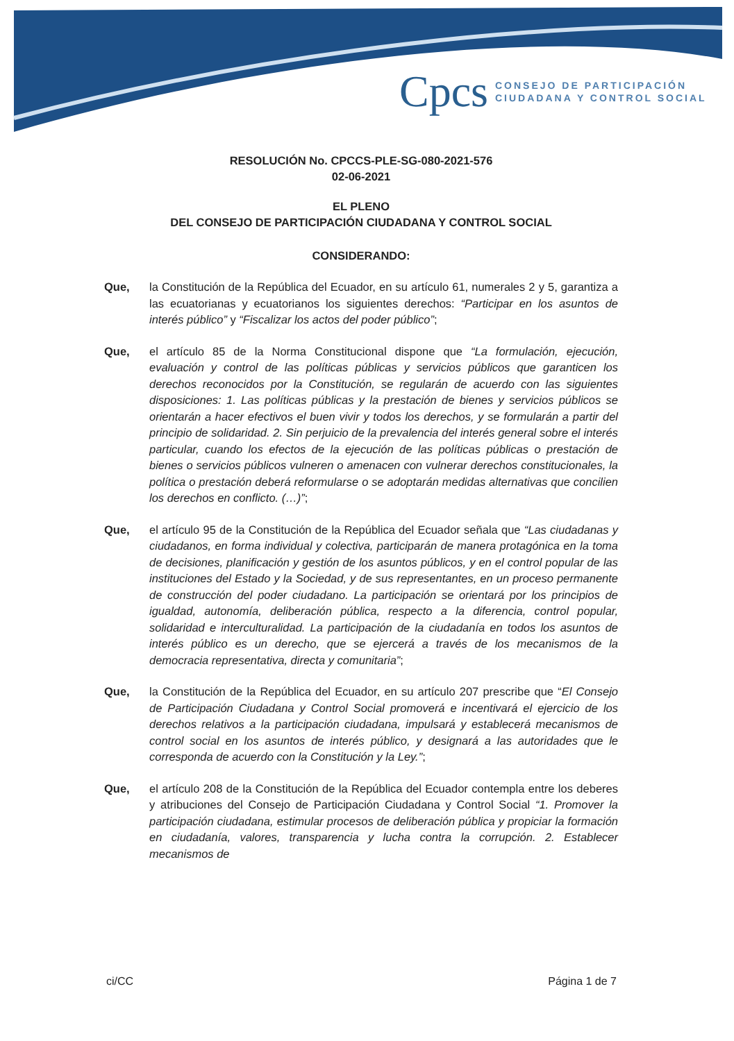Cpcs CONSEJO DE PARTICIPACIÓN
CIUDADANA Y CONTROL SOCIAL
RESOLUCIÓN No. CPCCS-PLE-SG-080-2021-576
02-06-2021
EL PLENO
DEL CONSEJO DE PARTICIPACIÓN CIUDADANA Y CONTROL SOCIAL
CONSIDERANDO:
Que, la Constitución de la República del Ecuador, en su artículo 61, numerales 2 y 5, garantiza a las ecuatorianas y ecuatorianos los siguientes derechos: “Participar en los asuntos de interés público” y “Fiscalizar los actos del poder público”;
Que, el artículo 85 de la Norma Constitucional dispone que “La formulación, ejecución, evaluación y control de las políticas públicas y servicios públicos que garanticen los derechos reconocidos por la Constitución, se regularán de acuerdo con las siguientes disposiciones: 1. Las políticas públicas y la prestación de bienes y servicios públicos se orientarán a hacer efectivos el buen vivir y todos los derechos, y se formularán a partir del principio de solidaridad. 2. Sin perjuicio de la prevalencia del interés general sobre el interés particular, cuando los efectos de la ejecución de las políticas públicas o prestación de bienes o servicios públicos vulneren o amenacen con vulnerar derechos constitucionales, la política o prestación deberá reformularse o se adoptarán medidas alternativas que concilien los derechos en conflicto. (…)”;
Que, el artículo 95 de la Constitución de la República del Ecuador señala que “Las ciudadanas y ciudadanos, en forma individual y colectiva, participarán de manera protagónica en la toma de decisiones, planificación y gestión de los asuntos públicos, y en el control popular de las instituciones del Estado y la Sociedad, y de sus representantes, en un proceso permanente de construcción del poder ciudadano. La participación se orientará por los principios de igualdad, autonomía, deliberación pública, respecto a la diferencia, control popular, solidaridad e interculturalidad. La participación de la ciudadanía en todos los asuntos de interés público es un derecho, que se ejercerá a través de los mecanismos de la democracia representativa, directa y comunitaria”;
Que, la Constitución de la República del Ecuador, en su artículo 207 prescribe que “El Consejo de Participación Ciudadana y Control Social promoverá e incentivará el ejercicio de los derechos relativos a la participación ciudadana, impulsará y establecerá mecanismos de control social en los asuntos de interés público, y designará a las autoridades que le corresponda de acuerdo con la Constitución y la Ley.”;
Que, el artículo 208 de la Constitución de la República del Ecuador contempla entre los deberes y atribuciones del Consejo de Participación Ciudadana y Control Social “1. Promover la participación ciudadana, estimular procesos de deliberación pública y propiciar la formación en ciudadanía, valores, transparencia y lucha contra la corrupción. 2. Establecer mecanismos de
ci/CC Página 1 de 7